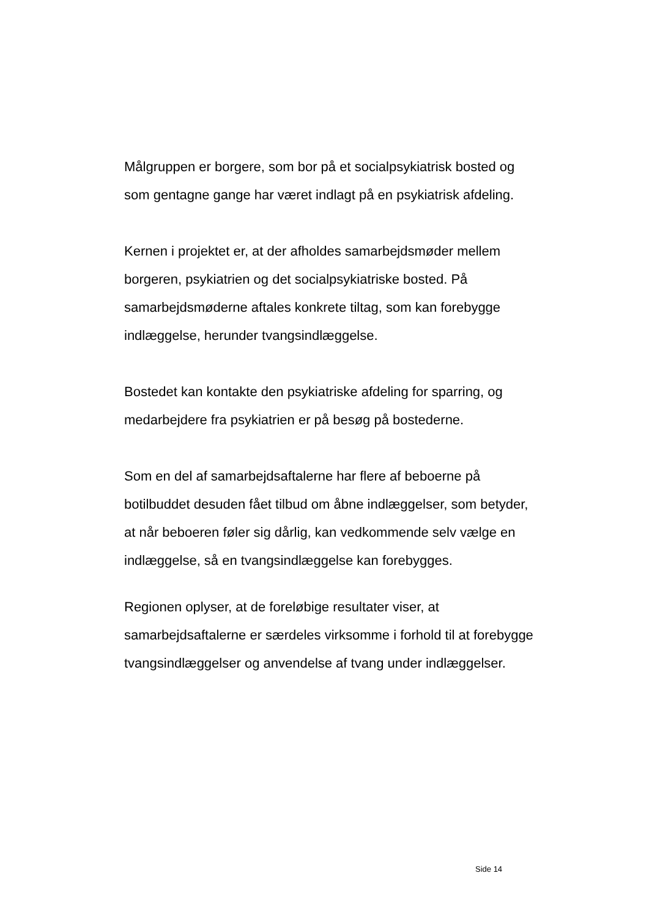Målgruppen er borgere, som bor på et socialpsykiatrisk bosted og som gentagne gange har været indlagt på en psykiatrisk afdeling.
Kernen i projektet er, at der afholdes samarbejdsmøder mellem borgeren, psykiatrien og det socialpsykiatriske bosted. På samarbejdsmøderne aftales konkrete tiltag, som kan forebygge indlæggelse, herunder tvangsindlæggelse.
Bostedet kan kontakte den psykiatriske afdeling for sparring, og medarbejdere fra psykiatrien er på besøg på bostederne.
Som en del af samarbejdsaftalerne har flere af beboerne på botilbuddet desuden fået tilbud om åbne indlæggelser, som betyder, at når beboeren føler sig dårlig, kan vedkommende selv vælge en indlæggelse, så en tvangsindlæggelse kan forebygges.
Regionen oplyser, at de foreløbige resultater viser, at samarbejdsaftalerne er særdeles virksomme i forhold til at forebygge tvangsindlæggelser og anvendelse af tvang under indlæggelser.
Side 14